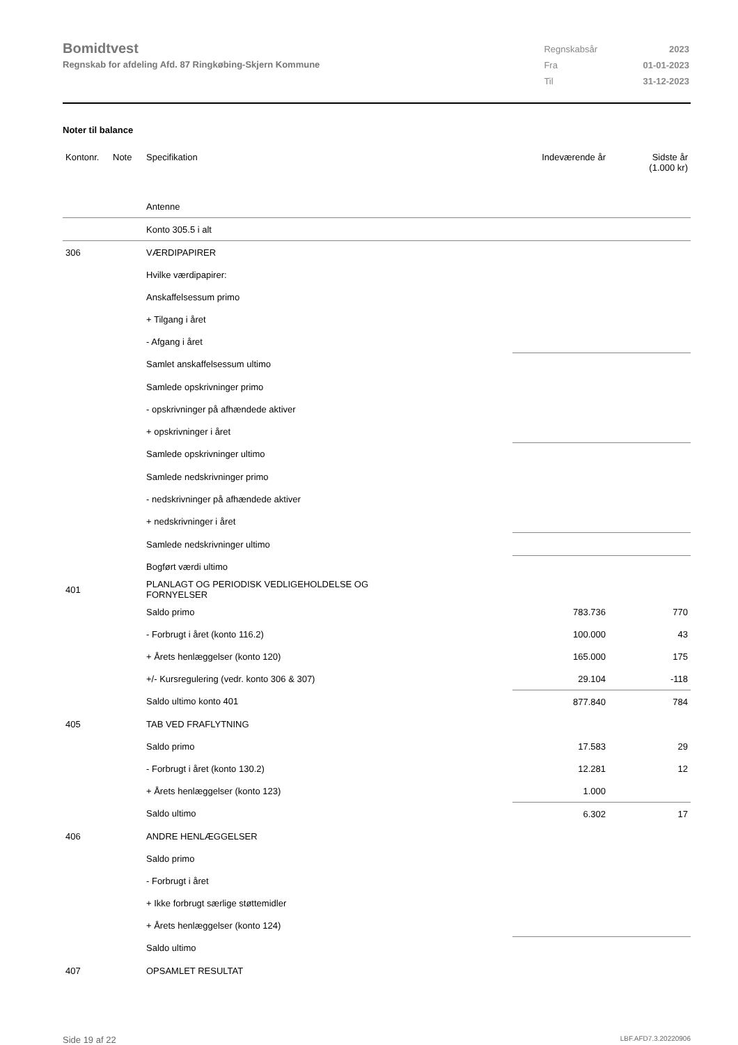Bomidtvest
Regnskab for afdeling Afd. 87 Ringkøbing-Skjern Kommune
| Regnskabsår | 2023 |
| Fra | 01-01-2023 |
| Til | 31-12-2023 |
Noter til balance
| Kontonr. | Note | Specifikation | Indeværende år | Sidste år (1.000 kr) |
| --- | --- | --- | --- | --- |
| | | Antenne | | |
| | | Konto 305.5 i alt | | |
| 306 | | VÆRDIPAPIRER | | |
| | | Hvilke værdipapirer: | | |
| | | Anskaffelsessum primo | | |
| | | + Tilgang i året | | |
| | | - Afgang i året | | |
| | | Samlet anskaffelsessum ultimo | | |
| | | Samlede opskrivninger primo | | |
| | | - opskrivninger på afhændede aktiver | | |
| | | + opskrivninger i året | | |
| | | Samlede opskrivninger ultimo | | |
| | | Samlede nedskrivninger primo | | |
| | | - nedskrivninger på afhændede aktiver | | |
| | | + nedskrivninger i året | | |
| | | Samlede nedskrivninger ultimo | | |
| | | Bogført værdi ultimo | | |
| 401 | | PLANLAGT OG PERIODISK VEDLIGEHOLDELSE OG FORNYELSER | | |
| | | Saldo primo | 783.736 | 770 |
| | | - Forbrugt i året (konto 116.2) | 100.000 | 43 |
| | | + Årets henlæggelser (konto 120) | 165.000 | 175 |
| | | +/- Kursregulering (vedr. konto 306 & 307) | 29.104 | -118 |
| | | Saldo ultimo konto 401 | 877.840 | 784 |
| 405 | | TAB VED FRAFLYTNING | | |
| | | Saldo primo | 17.583 | 29 |
| | | - Forbrugt i året (konto 130.2) | 12.281 | 12 |
| | | + Årets henlæggelser (konto 123) | 1.000 | |
| | | Saldo ultimo | 6.302 | 17 |
| 406 | | ANDRE HENLÆGGELSER | | |
| | | Saldo primo | | |
| | | - Forbrugt i året | | |
| | | + Ikke forbrugt særlige støttemidler | | |
| | | + Årets henlæggelser (konto 124) | | |
| | | Saldo ultimo | | |
| 407 | | OPSAMLET RESULTAT | | |
Side 19 af 22 LBF.AFD7.3.20220906